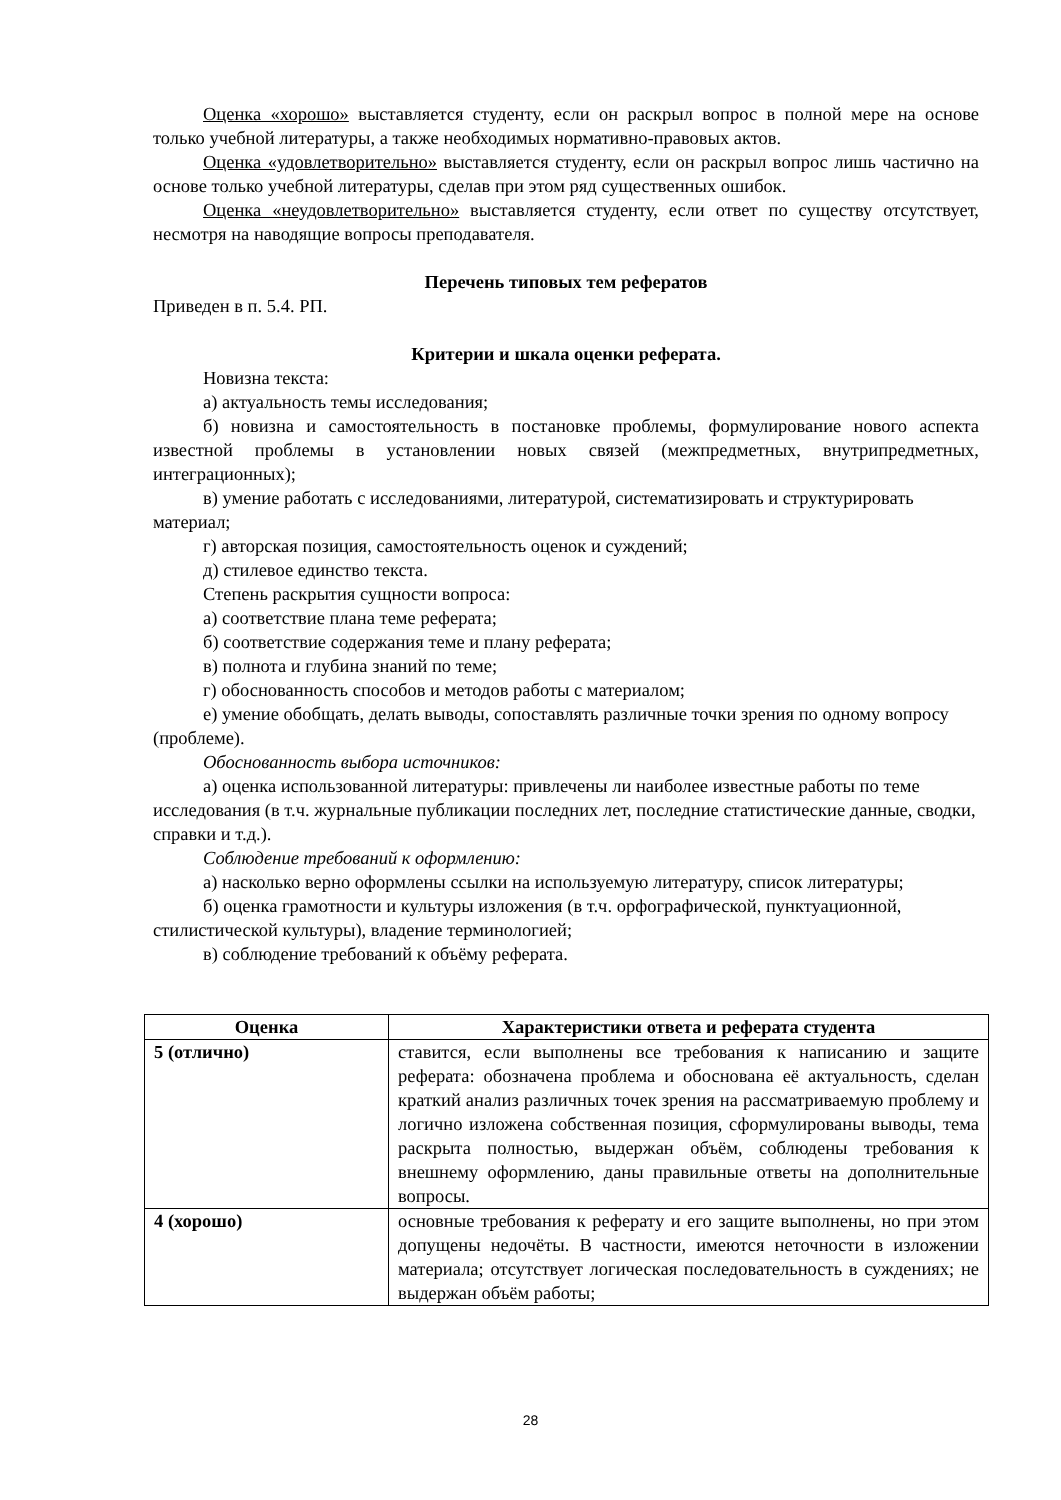Оценка «хорошо» выставляется студенту, если он раскрыл вопрос в полной мере на основе только учебной литературы, а также необходимых нормативно-правовых актов.
Оценка «удовлетворительно» выставляется студенту, если он раскрыл вопрос лишь частично на основе только учебной литературы, сделав при этом ряд существенных ошибок.
Оценка «неудовлетворительно» выставляется студенту, если ответ по существу отсутствует, несмотря на наводящие вопросы преподавателя.
Перечень типовых тем рефератов
Приведен в п. 5.4. РП.
Критерии и шкала оценки реферата.
Новизна текста:
а) актуальность темы исследования;
б) новизна и самостоятельность в постановке проблемы, формулирование нового аспекта известной проблемы в установлении новых связей (межпредметных, внутрипредметных, интеграционных);
в) умение работать с исследованиями, литературой, систематизировать и структурировать материал;
г) авторская позиция, самостоятельность оценок и суждений;
д) стилевое единство текста.
Степень раскрытия сущности вопроса:
а) соответствие плана теме реферата;
б) соответствие содержания теме и плану реферата;
в) полнота и глубина знаний по теме;
г) обоснованность способов и методов работы с материалом;
е) умение обобщать, делать выводы, сопоставлять различные точки зрения по одному вопросу (проблеме).
Обоснованность выбора источников:
а) оценка использованной литературы: привлечены ли наиболее известные работы по теме исследования (в т.ч. журнальные публикации последних лет, последние статистические данные, сводки, справки и т.д.).
Соблюдение требований к оформлению:
а) насколько верно оформлены ссылки на используемую литературу, список литературы;
б) оценка грамотности и культуры изложения (в т.ч. орфографической, пунктуационной, стилистической культуры), владение терминологией;
в) соблюдение требований к объёму реферата.
| Оценка | Характеристики ответа и реферата студента |
| --- | --- |
| 5 (отлично) | ставится, если выполнены все требования к написанию и защите реферата: обозначена проблема и обоснована её актуальность, сделан краткий анализ различных точек зрения на рассматриваемую проблему и логично изложена собственная позиция, сформулированы выводы, тема раскрыта полностью, выдержан объём, соблюдены требования к внешнему оформлению, даны правильные ответы на дополнительные вопросы. |
| 4 (хорошо) | основные требования к реферату и его защите выполнены, но при этом допущены недочёты. В частности, имеются неточности в изложении материала; отсутствует логическая последовательность в суждениях; не выдержан объём работы; |
28